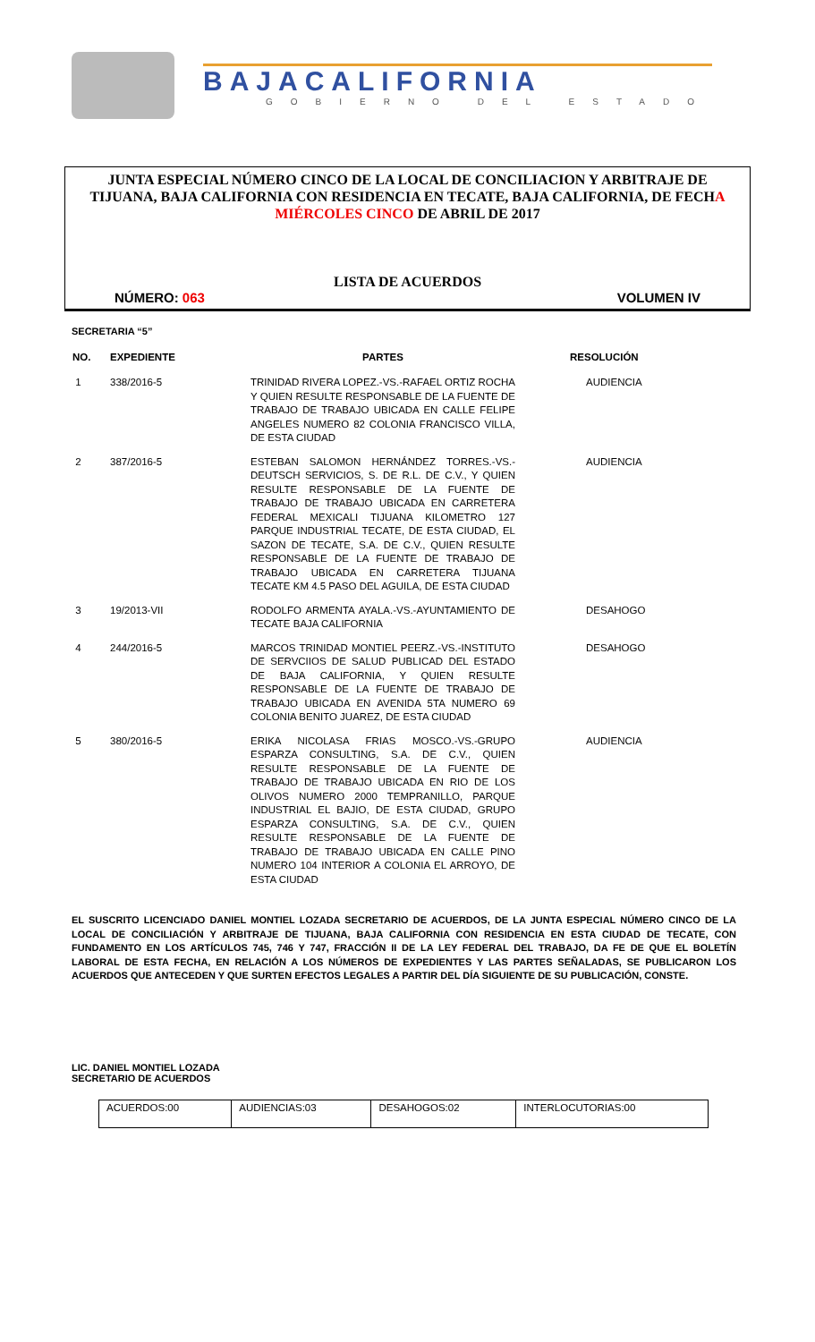BAJACALIFORNIA
GOBIERNO DEL ESTADO
JUNTA ESPECIAL NÚMERO CINCO DE LA LOCAL DE CONCILIACION Y ARBITRAJE DE TIJUANA, BAJA CALIFORNIA CON RESIDENCIA EN TECATE, BAJA CALIFORNIA, DE FECHA MIÉRCOLES CINCO DE ABRIL DE 2017
LISTA DE ACUERDOS
NÚMERO: 063 VOLUMEN IV
SECRETARIA “5”
| NO. | EXPEDIENTE | PARTES | RESOLUCIÓN |
| --- | --- | --- | --- |
| 1 | 338/2016-5 | TRINIDAD RIVERA LOPEZ.-VS.-RAFAEL ORTIZ ROCHA Y QUIEN RESULTE RESPONSABLE DE LA FUENTE DE TRABAJO DE TRABAJO UBICADA EN CALLE FELIPE ANGELES NUMERO 82 COLONIA FRANCISCO VILLA, DE ESTA CIUDAD | AUDIENCIA |
| 2 | 387/2016-5 | ESTEBAN SALOMON HERNÁNDEZ TORRES.-VS.-DEUTSCH SERVICIOS, S. DE R.L. DE C.V., Y QUIEN RESULTE RESPONSABLE DE LA FUENTE DE TRABAJO DE TRABAJO UBICADA EN CARRETERA FEDERAL MEXICALI TIJUANA KILOMETRO 127 PARQUE INDUSTRIAL TECATE, DE ESTA CIUDAD, EL SAZON DE TECATE, S.A. DE C.V., QUIEN RESULTE RESPONSABLE DE LA FUENTE DE TRABAJO DE TRABAJO UBICADA EN CARRETERA TIJUANA TECATE KM 4.5 PASO DEL AGUILA, DE ESTA CIUDAD | AUDIENCIA |
| 3 | 19/2013-VII | RODOLFO ARMENTA AYALA.-VS.-AYUNTAMIENTO DE TECATE BAJA CALIFORNIA | DESAHOGO |
| 4 | 244/2016-5 | MARCOS TRINIDAD MONTIEL PEERZ.-VS.-INSTITUTO DE SERVCIIOS DE SALUD PUBLICAD DEL ESTADO DE BAJA CALIFORNIA, Y QUIEN RESULTE RESPONSABLE DE LA FUENTE DE TRABAJO DE TRABAJO UBICADA EN AVENIDA 5TA NUMERO 69 COLONIA BENITO JUAREZ, DE ESTA CIUDAD | DESAHOGO |
| 5 | 380/2016-5 | ERIKA NICOLASA FRIAS MOSCO.-VS.-GRUPO ESPARZA CONSULTING, S.A. DE C.V., QUIEN RESULTE RESPONSABLE DE LA FUENTE DE TRABAJO DE TRABAJO UBICADA EN RIO DE LOS OLIVOS NUMERO 2000 TEMPRANILLO, PARQUE INDUSTRIAL EL BAJIO, DE ESTA CIUDAD, GRUPO ESPARZA CONSULTING, S.A. DE C.V., QUIEN RESULTE RESPONSABLE DE LA FUENTE DE TRABAJO DE TRABAJO UBICADA EN CALLE PINO NUMERO 104 INTERIOR A COLONIA EL ARROYO, DE ESTA CIUDAD | AUDIENCIA |
EL SUSCRITO LICENCIADO DANIEL MONTIEL LOZADA SECRETARIO DE ACUERDOS, DE LA JUNTA ESPECIAL NÚMERO CINCO DE LA LOCAL DE CONCILIACIÓN Y ARBITRAJE DE TIJUANA, BAJA CALIFORNIA CON RESIDENCIA EN ESTA CIUDAD DE TECATE, CON FUNDAMENTO EN LOS ARTÍCULOS 745, 746 Y 747, FRACCIÓN II DE LA LEY FEDERAL DEL TRABAJO, DA FE DE QUE EL BOLETÍN LABORAL DE ESTA FECHA, EN RELACIÓN A LOS NÚMEROS DE EXPEDIENTES Y LAS PARTES SEÑALADAS, SE PUBLICARON LOS ACUERDOS QUE ANTECEDEN Y QUE SURTEN EFECTOS LEGALES A PARTIR DEL DÍA SIGUIENTE DE SU PUBLICACIÓN, CONSTE.
LIC. DANIEL MONTIEL LOZADA
SECRETARIO DE ACUERDOS
| ACUERDOS:00 | AUDIENCIAS:03 | DESAHOGOS:02 | INTERLOCUTORIAS:00 |